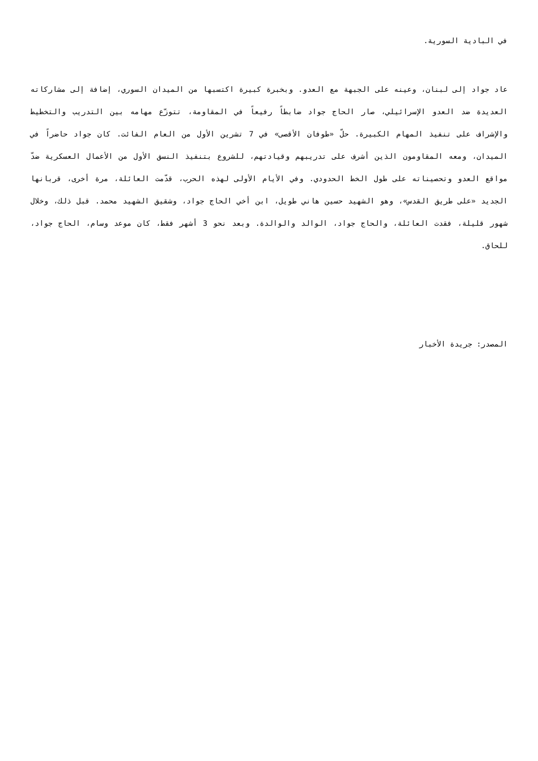في البادية السورية.
عاد جواد إلى لبنان، وعينه على الجبهة مع العدو. وبخبرة كبيرة اكتسبها من الميدان السوري، إضافة إلى مشاركاته العديدة ضد العدو الإسرائيلي، صار الحاج جواد ضابطاً رفيعاً في المقاومة، تتوزّع مهامه بين التدريب والتخطيط والإشراف على تنفيذ المهام الكبيرة. حلّ «طوفان الأقصى» في 7 تشرين الأول من العام الفائت. كان جواد حاضراً في الميدان، ومعه المقاومون الذين أشرف على تدريبهم وقيادتهم، للشروع بتنفيذ النسق الأول من الأعمال العسكرية ضدّ مواقع العدو وتحصيناته على طول الخط الحدودي. وفي الأيام الأولى لهذه الحرب، قدّمت العائلة، مرة أخرى، قربانها الجديد «على طريق القدس»، وهو الشهيد حسين هاني طويل، ابن أخي الحاج جواد، وشقيق الشهيد محمد. قبل ذلك، وخلال شهور قليلة، فقدت العائلة، والحاج جواد، الوالد والوالدة. وبعد نحو 3 أشهر فقط، كان موعد وسام، الحاج جواد، للحاق.
المصدر: جريدة الأخبار